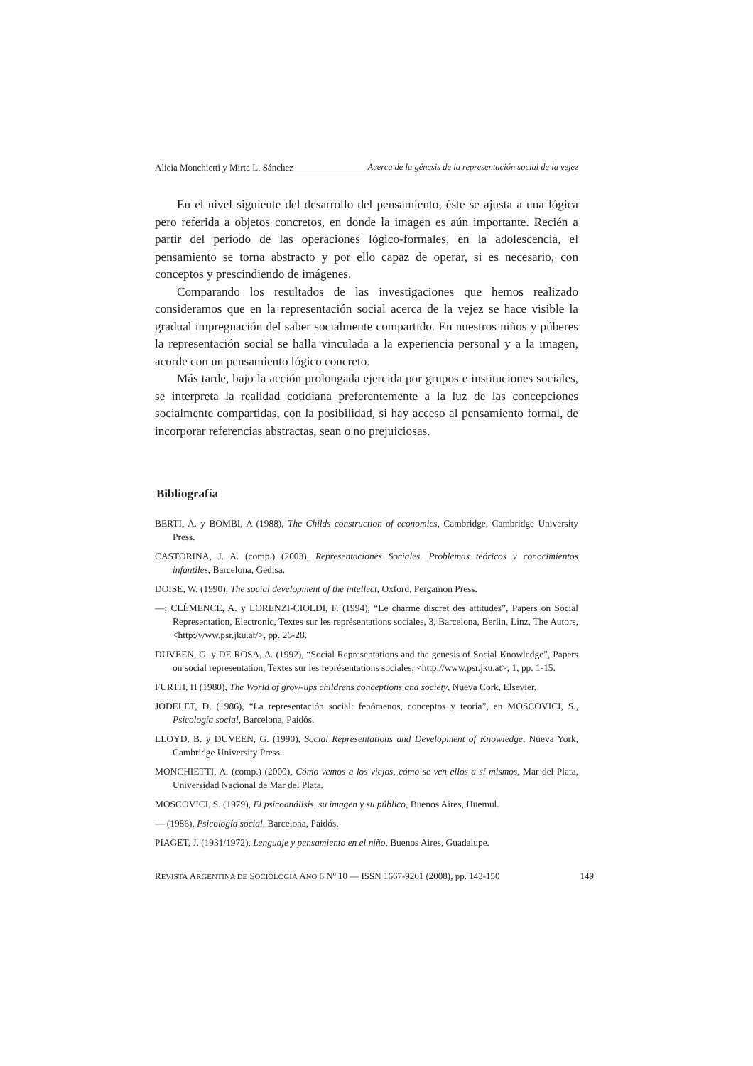Alicia Monchietti y Mirta L. Sánchez Acerca de la génesis de la representación social de la vejez
En el nivel siguiente del desarrollo del pensamiento, éste se ajusta a una lógica pero referida a objetos concretos, en donde la imagen es aún importante. Recién a partir del período de las operaciones lógico-formales, en la adolescencia, el pensamiento se torna abstracto y por ello capaz de operar, si es necesario, con conceptos y prescindiendo de imágenes.
Comparando los resultados de las investigaciones que hemos realizado consideramos que en la representación social acerca de la vejez se hace visible la gradual impregnación del saber socialmente compartido. En nuestros niños y púberes la representación social se halla vinculada a la experiencia personal y a la imagen, acorde con un pensamiento lógico concreto.
Más tarde, bajo la acción prolongada ejercida por grupos e instituciones sociales, se interpreta la realidad cotidiana preferentemente a la luz de las concepciones socialmente compartidas, con la posibilidad, si hay acceso al pensamiento formal, de incorporar referencias abstractas, sean o no prejuiciosas.
Bibliografía
BERTI, A. y BOMBI, A (1988), The Childs construction of economics, Cambridge, Cambridge University Press.
CASTORINA, J. A. (comp.) (2003), Representaciones Sociales. Problemas teóricos y conocimientos infantiles, Barcelona, Gedisa.
DOISE, W. (1990), The social development of the intellect, Oxford, Pergamon Press.
—; CLÉMENCE, A. y LORENZI-CIOLDI, F. (1994), “Le charme discret des attitudes”, Papers on Social Representation, Electronic, Textes sur les représentations sociales, 3, Barcelona, Berlin, Linz, The Autors, <http:/www.psr.jku.at/>, pp. 26-28.
DUVEEN, G. y DE ROSA, A. (1992), “Social Representations and the genesis of Social Knowledge”, Papers on social representation, Textes sur les représentations sociales, <http://www.psr.jku.at>, 1, pp. 1-15.
FURTH, H (1980), The World of grow-ups childrens conceptions and society, Nueva Cork, Elsevier.
JODELET, D. (1986), “La representación social: fenómenos, conceptos y teoría”, en MOSCOVICI, S., Psicología social, Barcelona, Paidós.
LLOYD, B. y DUVEEN, G. (1990), Social Representations and Development of Knowledge, Nueva York, Cambridge University Press.
MONCHIETTI, A. (comp.) (2000), Cómo vemos a los viejos, cómo se ven ellos a sí mismos, Mar del Plata, Universidad Nacional de Mar del Plata.
MOSCOVICI, S. (1979), El psicoanálisis, su imagen y su público, Buenos Aires, Huemul.
— (1986), Psicología social, Barcelona, Paidós.
PIAGET, J. (1931/1972), Lenguaje y pensamiento en el niño, Buenos Aires, Guadalupe.
REVISTA ARGENTINA DE SOCIOLOGÍA AÑO 6 Nº 10 — ISSN 1667-9261 (2008), pp. 143-150 149